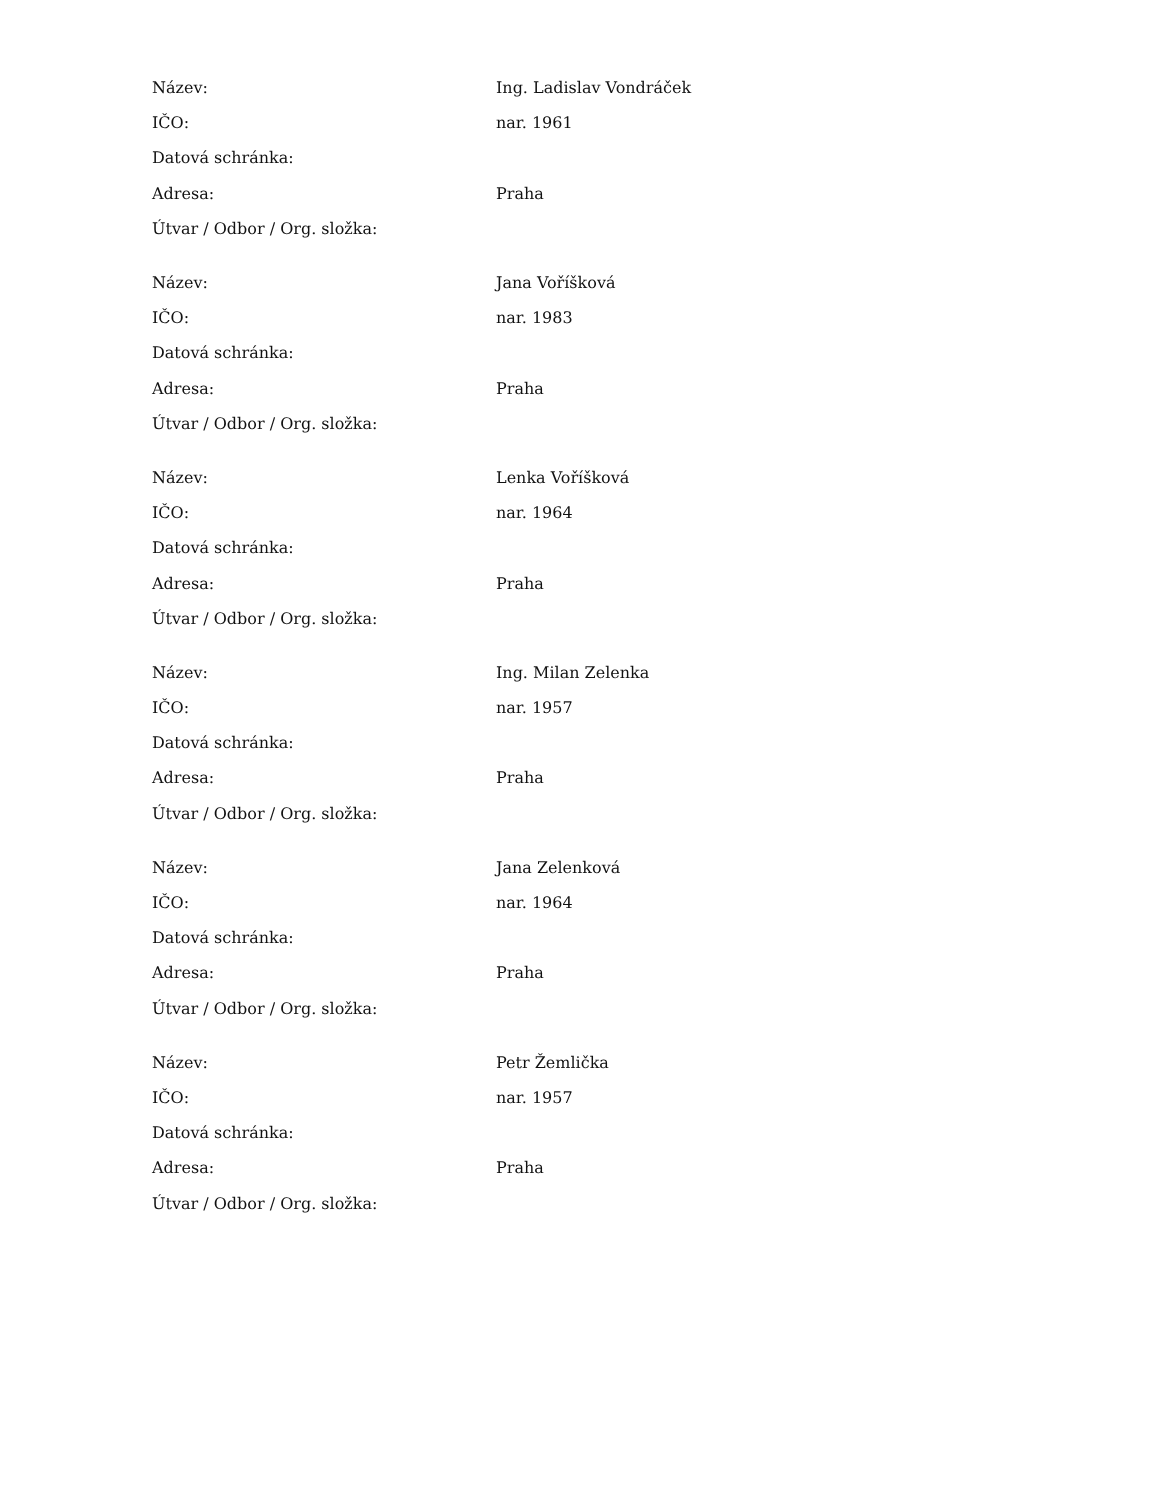| Název: | Ing. Ladislav Vondráček |
| IČO: | nar. 1961 |
| Datová schránka: | |
| Adresa: | Praha |
| Útvar / Odbor / Org. složka: | |
| Název: | Jana Voříšková |
| IČO: | nar. 1983 |
| Datová schránka: | |
| Adresa: | Praha |
| Útvar / Odbor / Org. složka: | |
| Název: | Lenka Voříšková |
| IČO: | nar. 1964 |
| Datová schránka: | |
| Adresa: | Praha |
| Útvar / Odbor / Org. složka: | |
| Název: | Ing. Milan Zelenka |
| IČO: | nar. 1957 |
| Datová schránka: | |
| Adresa: | Praha |
| Útvar / Odbor / Org. složka: | |
| Název: | Jana Zelenková |
| IČO: | nar. 1964 |
| Datová schránka: | |
| Adresa: | Praha |
| Útvar / Odbor / Org. složka: | |
| Název: | Petr Žemlička |
| IČO: | nar. 1957 |
| Datová schránka: | |
| Adresa: | Praha |
| Útvar / Odbor / Org. složka: | |